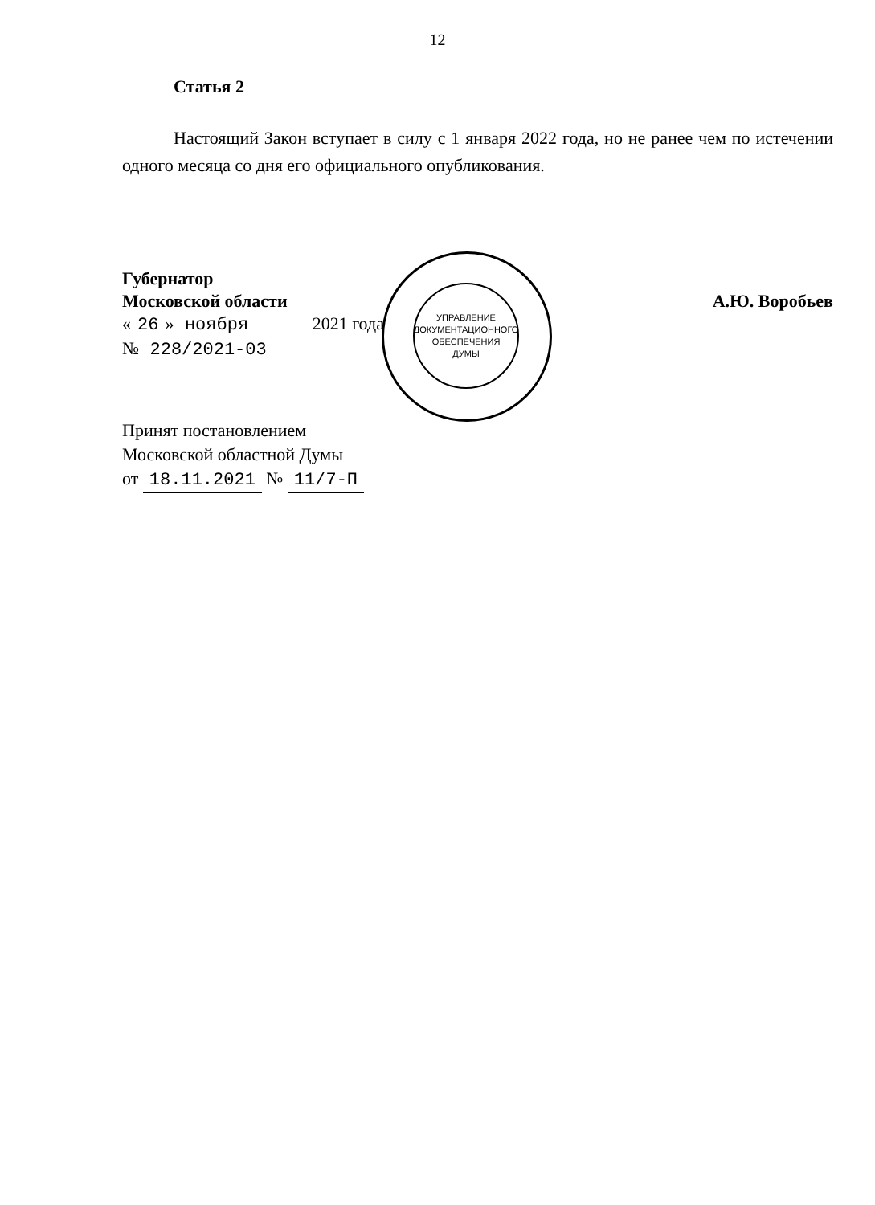12
Статья 2
Настоящий Закон вступает в силу с 1 января 2022 года, но не ранее чем по истечении одного месяца со дня его официального опубликования.
Губернатор
Московской области
« 26 » ноября 2021 года
№ 228/2021-03
А.Ю. Воробьев
Принят постановлением
Московской областной Думы
от 18.11.2021 № 11/7-П
УПРАВЛЕНИЕ
ДОКУМЕНТАЦИОННОГО
ОБЕСПЕЧЕНИЯ
ДУМЫ